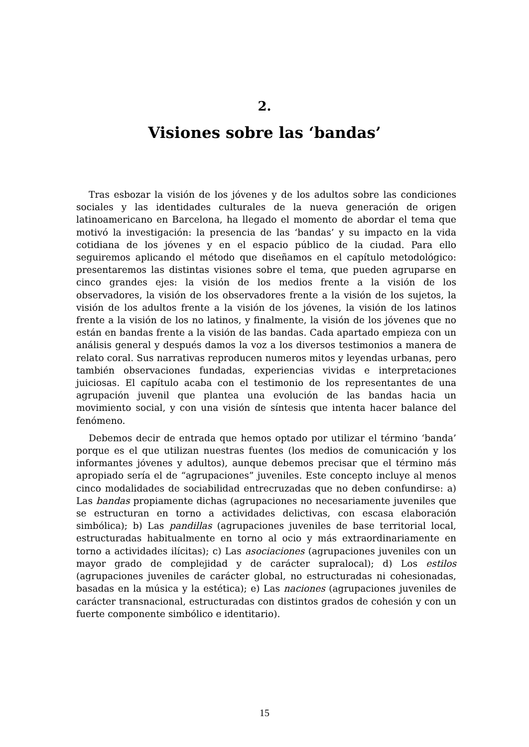2.
Visiones sobre las ‘bandas’
Tras esbozar la visión de los jóvenes y de los adultos sobre las condiciones sociales y las identidades culturales de la nueva generación de origen latinoamericano en Barcelona, ha llegado el momento de abordar el tema que motivó la investigación: la presencia de las ‘bandas’ y su impacto en la vida cotidiana de los jóvenes y en el espacio público de la ciudad. Para ello seguiremos aplicando el método que diseñamos en el capítulo metodológico: presentaremos las distintas visiones sobre el tema, que pueden agruparse en cinco grandes ejes: la visión de los medios frente a la visión de los observadores, la visión de los observadores frente a la visión de los sujetos, la visión de los adultos frente a la visión de los jóvenes, la visión de los latinos frente a la visión de los no latinos, y finalmente, la visión de los jóvenes que no están en bandas frente a la visión de las bandas. Cada apartado empieza con un análisis general y después damos la voz a los diversos testimonios a manera de relato coral. Sus narrativas reproducen numeros mitos y leyendas urbanas, pero también observaciones fundadas, experiencias vividas e interpretaciones juiciosas. El capítulo acaba con el testimonio de los representantes de una agrupación juvenil que plantea una evolución de las bandas hacia un movimiento social, y con una visión de síntesis que intenta hacer balance del fenómeno.
Debemos decir de entrada que hemos optado por utilizar el término ‘banda’ porque es el que utilizan nuestras fuentes (los medios de comunicación y los informantes jóvenes y adultos), aunque debemos precisar que el término más apropiado sería el de “agrupaciones” juveniles. Este concepto incluye al menos cinco modalidades de sociabilidad entrecruzadas que no deben confundirse: a) Las bandas propiamente dichas (agrupaciones no necesariamente juveniles que se estructuran en torno a actividades delictivas, con escasa elaboración simbólica); b) Las pandillas (agrupaciones juveniles de base territorial local, estructuradas habitualmente en torno al ocio y más extraordinariamente en torno a actividades ilícitas); c) Las asociaciones (agrupaciones juveniles con un mayor grado de complejidad y de carácter supralocal); d) Los estilos (agrupaciones juveniles de carácter global, no estructuradas ni cohesionadas, basadas en la música y la estética); e) Las naciones (agrupaciones juveniles de carácter transnacional, estructuradas con distintos grados de cohesión y con un fuerte componente simbólico e identitario).
15